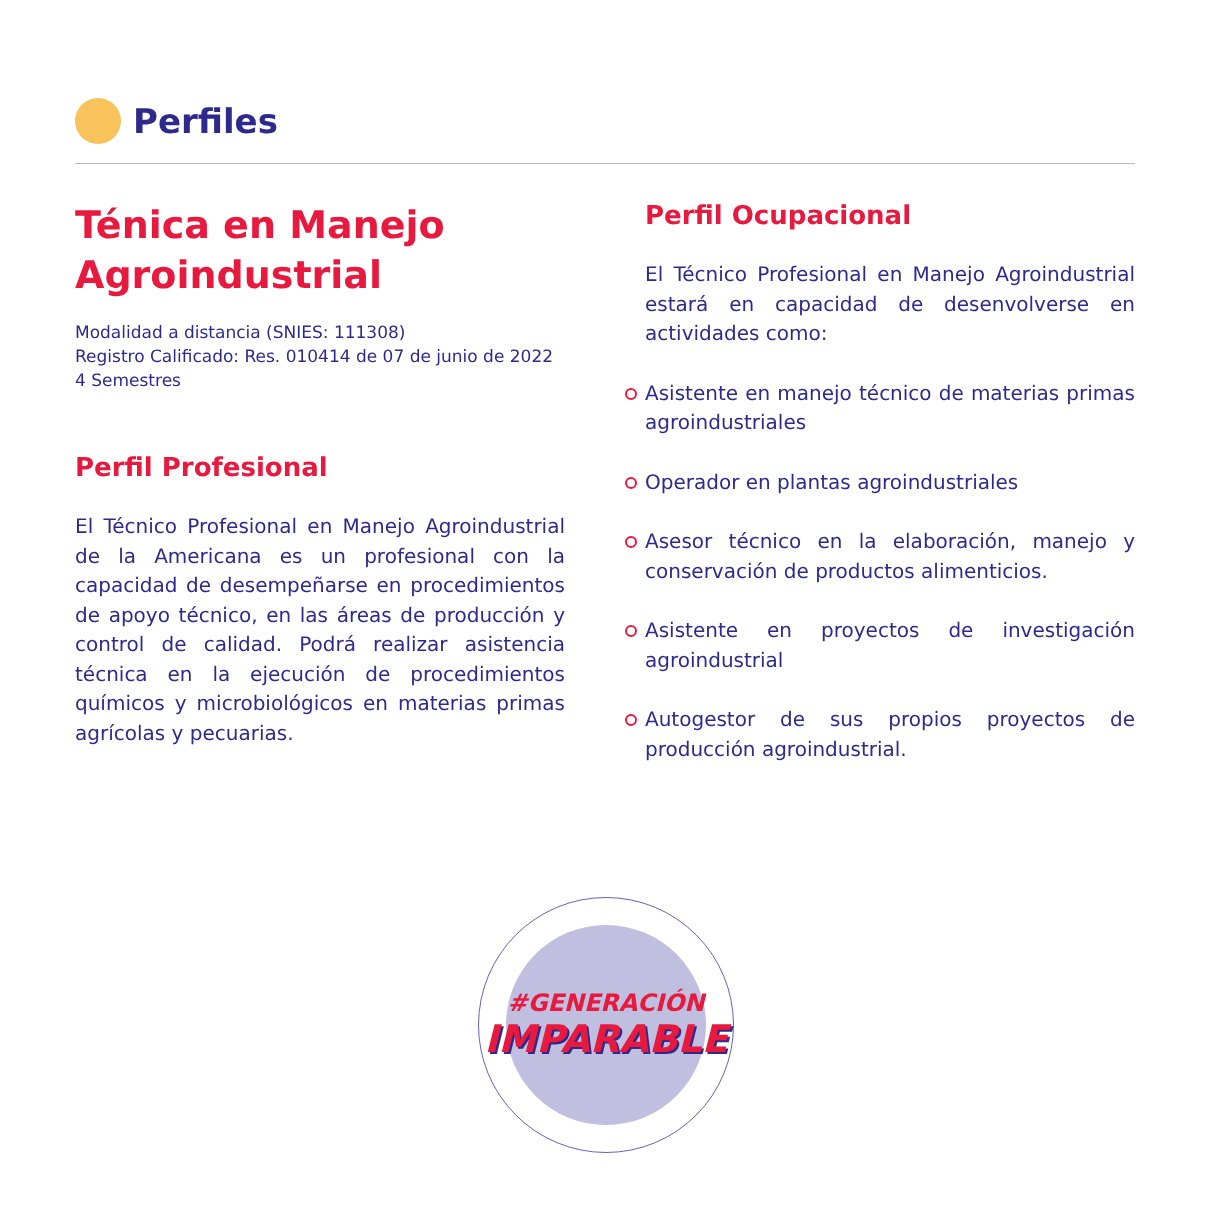Perfiles
Ténica en Manejo Agroindustrial
Modalidad a distancia (SNIES: 111308)
Registro Calificado: Res. 010414 de 07 de junio de 2022
4 Semestres
Perfil Profesional
El Técnico Profesional en Manejo Agroindustrial de la Americana es un profesional con la capacidad de desempeñarse en procedimientos de apoyo técnico, en las áreas de producción y control de calidad. Podrá realizar asistencia técnica en la ejecución de procedimientos químicos y microbiológicos en materias primas agrícolas y pecuarias.
Perfil Ocupacional
El Técnico Profesional en Manejo Agroindustrial estará en capacidad de desenvolverse en actividades como:
Asistente en manejo técnico de materias primas agroindustriales
Operador en plantas agroindustriales
Asesor técnico en la elaboración, manejo y conservación de productos alimenticios.
Asistente en proyectos de investigación agroindustrial
Autogestor de sus propios proyectos de producción agroindustrial.
#GENERACIÓN
IMPARABLE